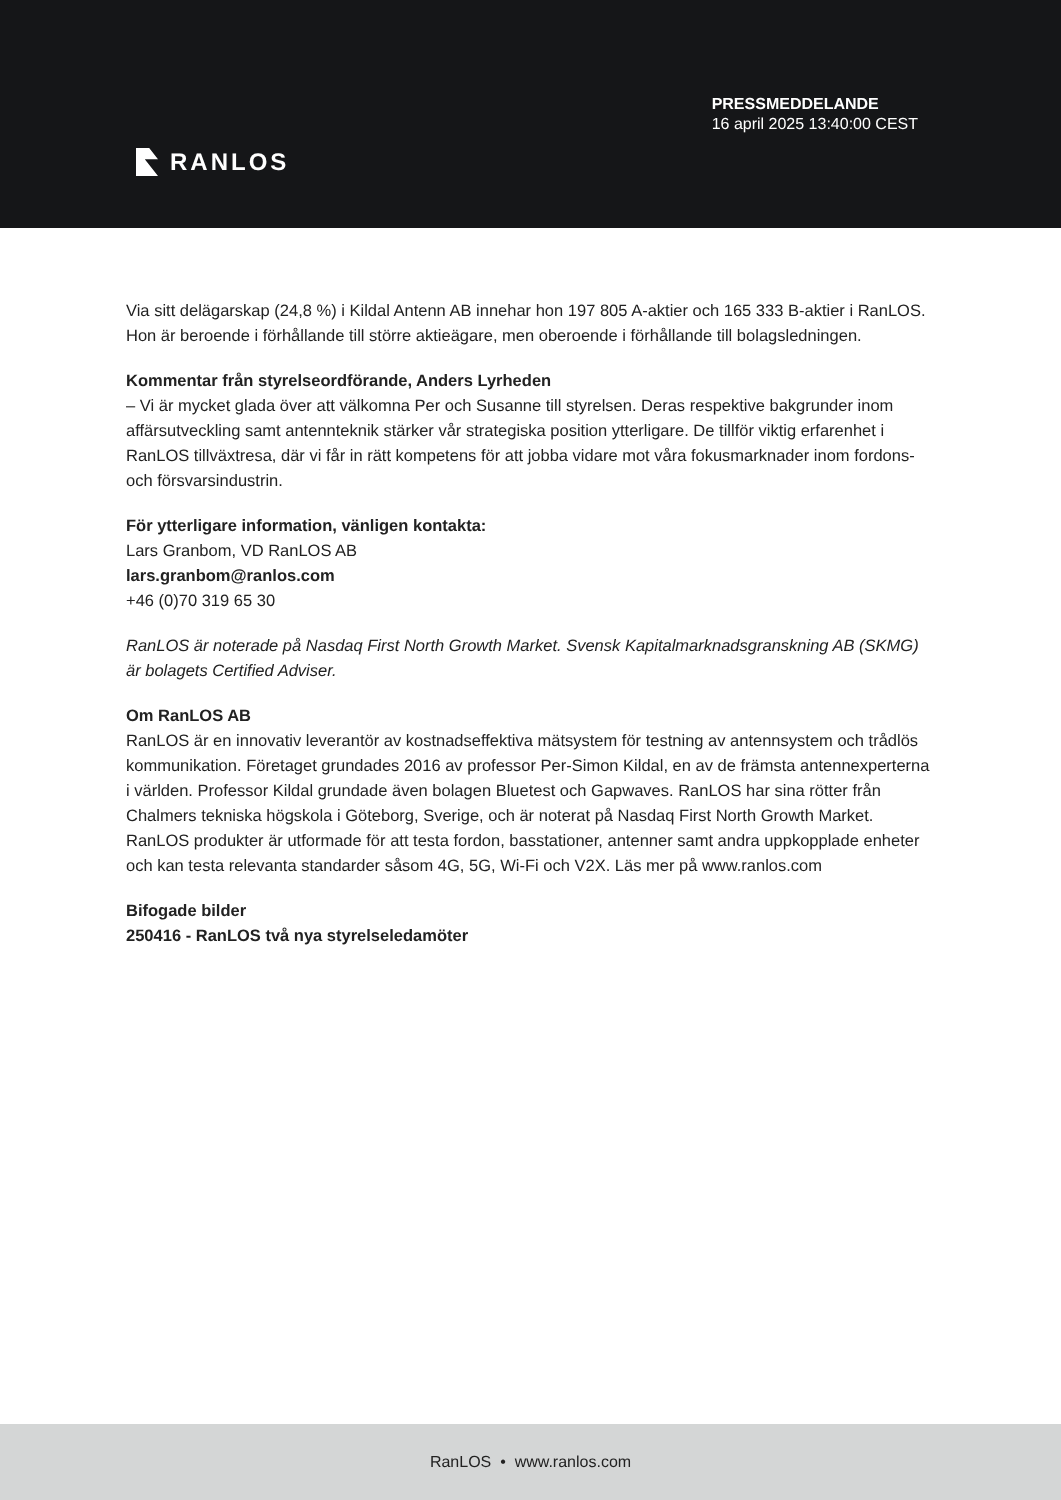RANLOS
PRESSMEDDELANDE
16 april 2025 13:40:00 CEST
Via sitt delägarskap (24,8 %) i Kildal Antenn AB innehar hon 197 805 A-aktier och 165 333 B-aktier i RanLOS. Hon är beroende i förhållande till större aktieägare, men oberoende i förhållande till bolagsledningen.
Kommentar från styrelseordförande, Anders Lyrheden
– Vi är mycket glada över att välkomna Per och Susanne till styrelsen. Deras respektive bakgrunder inom affärsutveckling samt antennteknik stärker vår strategiska position ytterligare. De tillför viktig erfarenhet i RanLOS tillväxtresa, där vi får in rätt kompetens för att jobba vidare mot våra fokusmarknader inom fordons- och försvarsindustrin.
För ytterligare information, vänligen kontakta:
Lars Granbom, VD RanLOS AB
lars.granbom@ranlos.com
+46 (0)70 319 65 30
RanLOS är noterade på Nasdaq First North Growth Market. Svensk Kapitalmarknadsgranskning AB (SKMG) är bolagets Certified Adviser.
Om RanLOS AB
RanLOS är en innovativ leverantör av kostnadseffektiva mätsystem för testning av antennsystem och trådlös kommunikation. Företaget grundades 2016 av professor Per-Simon Kildal, en av de främsta antennexperterna i världen. Professor Kildal grundade även bolagen Bluetest och Gapwaves. RanLOS har sina rötter från Chalmers tekniska högskola i Göteborg, Sverige, och är noterat på Nasdaq First North Growth Market. RanLOS produkter är utformade för att testa fordon, basstationer, antenner samt andra uppkopplade enheter och kan testa relevanta standarder såsom 4G, 5G, Wi-Fi och V2X. Läs mer på www.ranlos.com
Bifogade bilder
250416 - RanLOS två nya styrelseledamöter
RanLOS • www.ranlos.com